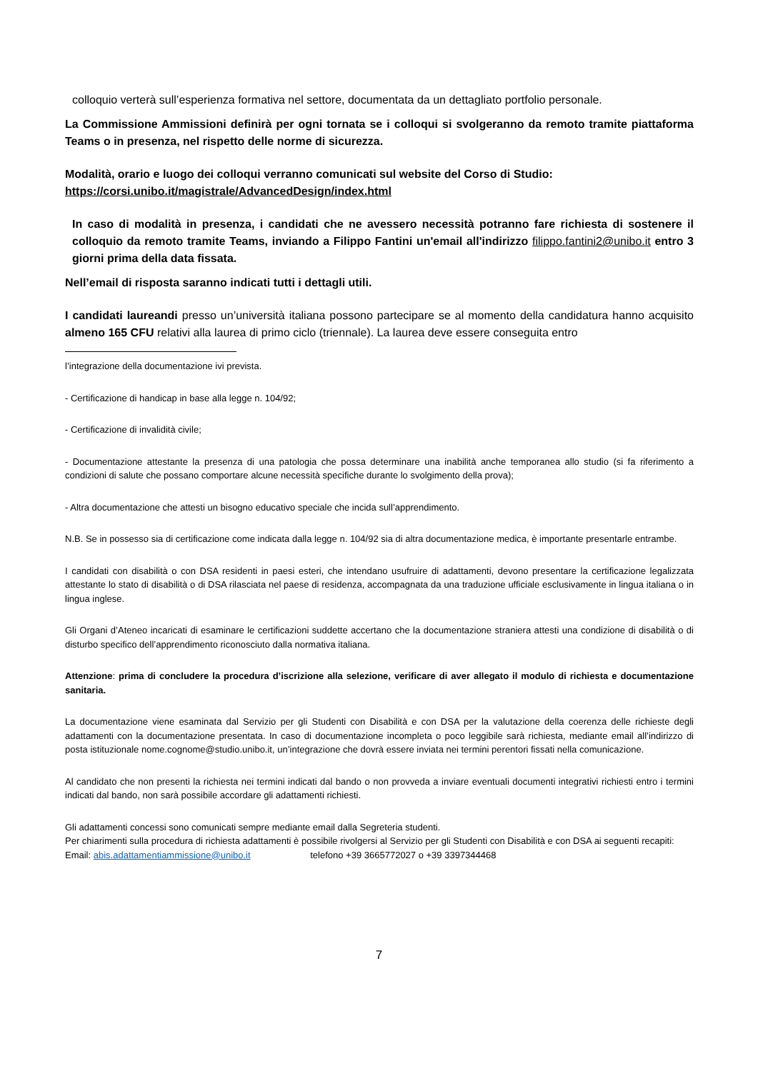colloquio verterà sull’esperienza formativa nel settore, documentata da un dettagliato portfolio personale.
La Commissione Ammissioni definirà per ogni tornata se i colloqui si svolgeranno da remoto tramite piattaforma Teams o in presenza, nel rispetto delle norme di sicurezza.
Modalità, orario e luogo dei colloqui verranno comunicati sul website del Corso di Studio:
https://corsi.unibo.it/magistrale/AdvancedDesign/index.html
In caso di modalità in presenza, i candidati che ne avessero necessità potranno fare richiesta di sostenere il colloquio da remoto tramite Teams, inviando a Filippo Fantini un'email all'indirizzo filippo.fantini2@unibo.it entro 3 giorni prima della data fissata.
Nell’email di risposta saranno indicati tutti i dettagli utili.
I candidati laureandi presso un’università italiana possono partecipare se al momento della candidatura hanno acquisito almeno 165 CFU relativi alla laurea di primo ciclo (triennale). La laurea deve essere conseguita entro
l’integrazione della documentazione ivi prevista.
- Certificazione di handicap in base alla legge n. 104/92;
- Certificazione di invalidità civile;
- Documentazione attestante la presenza di una patologia che possa determinare una inabilità anche temporanea allo studio (si fa riferimento a condizioni di salute che possano comportare alcune necessità specifiche durante lo svolgimento della prova);
- Altra documentazione che attesti un bisogno educativo speciale che incida sull’apprendimento.
N.B. Se in possesso sia di certificazione come indicata dalla legge n. 104/92 sia di altra documentazione medica, è importante presentarle entrambe.
I candidati con disabilità o con DSA residenti in paesi esteri, che intendano usufruire di adattamenti, devono presentare la certificazione legalizzata attestante lo stato di disabilità o di DSA rilasciata nel paese di residenza, accompagnata da una traduzione ufficiale esclusivamente in lingua italiana o in lingua inglese.
Gli Organi d’Ateneo incaricati di esaminare le certificazioni suddette accertano che la documentazione straniera attesti una condizione di disabilità o di disturbo specifico dell’apprendimento riconosciuto dalla normativa italiana.
Attenzione: prima di concludere la procedura d’iscrizione alla selezione, verificare di aver allegato il modulo di richiesta e documentazione sanitaria.
La documentazione viene esaminata dal Servizio per gli Studenti con Disabilità e con DSA per la valutazione della coerenza delle richieste degli adattamenti con la documentazione presentata. In caso di documentazione incompleta o poco leggibile sarà richiesta, mediante email all’indirizzo di posta istituzionale nome.cognome@studio.unibo.it, un’integrazione che dovrà essere inviata nei termini perentori fissati nella comunicazione.
Al candidato che non presenti la richiesta nei termini indicati dal bando o non provveda a inviare eventuali documenti integrativi richiesti entro i termini indicati dal bando, non sarà possibile accordare gli adattamenti richiesti.
Gli adattamenti concessi sono comunicati sempre mediante email dalla Segreteria studenti.
Per chiarimenti sulla procedura di richiesta adattamenti è possibile rivolgersi al Servizio per gli Studenti con Disabilità e con DSA ai seguenti recapiti: Email: abis.adattamentiammissione@unibo.it telefono +39 3665772027 o +39 3397344468
7